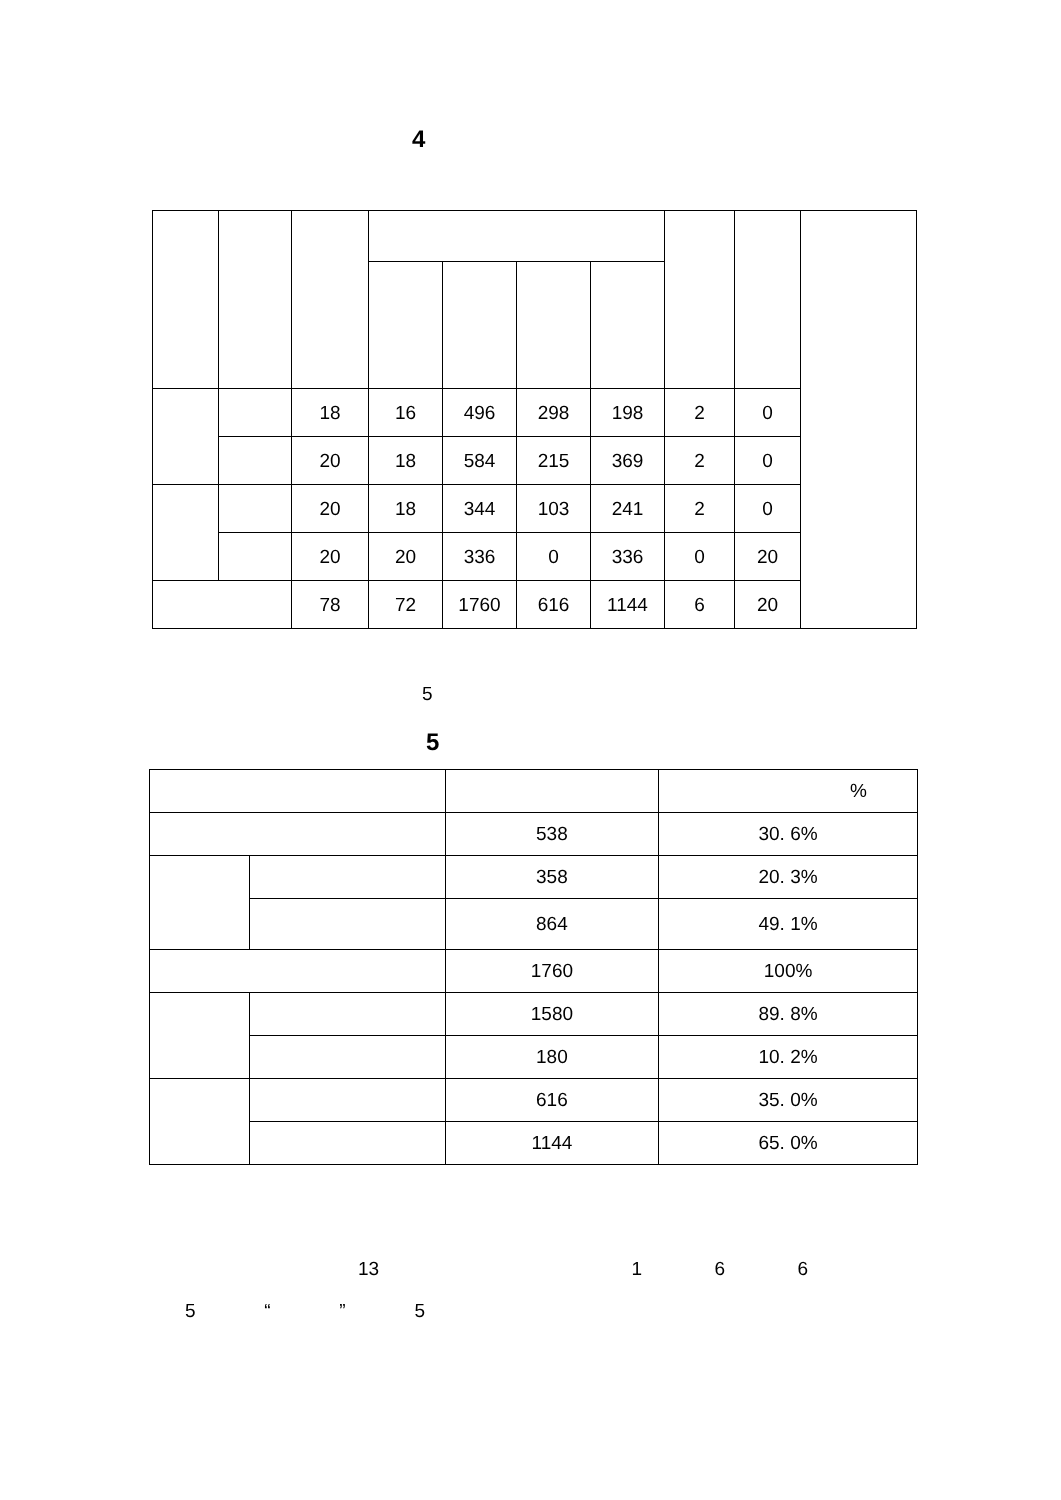4
| | | 18 | 16 | 496 | 298 | 198 | 2 | 0 | |
| | | 20 | 18 | 584 | 215 | 369 | 2 | 0 | |
| | | 20 | 18 | 344 | 103 | 241 | 2 | 0 | |
| | | 20 | 20 | 336 | 0 | 336 | 0 | 20 | |
| | | 78 | 72 | 1760 | 616 | 1144 | 6 | 20 | |
5
5
| | | | % |
| | | 538 | 30. 6% |
| | | 358 | 20. 3% |
| | | 864 | 49. 1% |
| | | 1760 | 100% |
| | | 1580 | 89. 8% |
| | | 180 | 10. 2% |
| | | 616 | 35. 0% |
| | | 1144 | 65. 0% |
13 166
5 “” 5